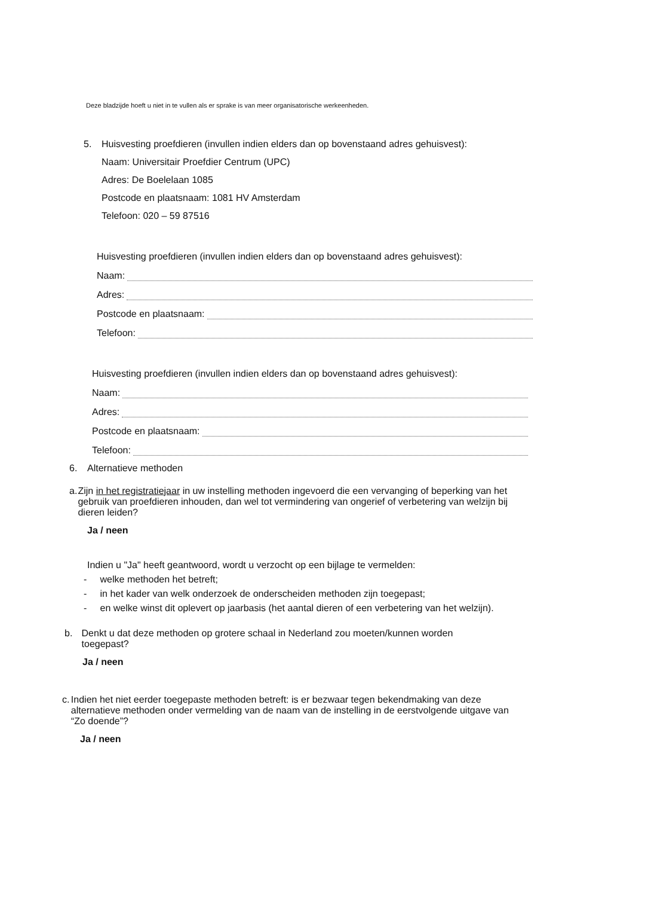Deze bladzijde hoeft u niet in te vullen als er sprake is van meer organisatorische werkeenheden.
5. Huisvesting proefdieren (invullen indien elders dan op bovenstaand adres gehuisvest):
Naam: Universitair Proefdier Centrum (UPC)
Adres: De Boelelaan 1085
Postcode en plaatsnaam: 1081 HV Amsterdam
Telefoon: 020 – 59 87516
Huisvesting proefdieren (invullen indien elders dan op bovenstaand adres gehuisvest):
Naam:
Adres:
Postcode en plaatsnaam:
Telefoon:
Huisvesting proefdieren (invullen indien elders dan op bovenstaand adres gehuisvest):
Naam:
Adres:
Postcode en plaatsnaam:
Telefoon:
6. Alternatieve methoden
a. Zijn in het registratiejaar in uw instelling methoden ingevoerd die een vervanging of beperking van het gebruik van proefdieren inhouden, dan wel tot vermindering van ongerief of verbetering van welzijn bij dieren leiden?
Ja / neen
Indien u "Ja" heeft geantwoord, wordt u verzocht op een bijlage te vermelden:
- welke methoden het betreft;
- in het kader van welk onderzoek de onderscheiden methoden zijn toegepast;
- en welke winst dit oplevert op jaarbasis (het aantal dieren of een verbetering van het welzijn).
b. Denkt u dat deze methoden op grotere schaal in Nederland zou moeten/kunnen worden toegepast?
Ja / neen
c. Indien het niet eerder toegepaste methoden betreft: is er bezwaar tegen bekendmaking van deze alternatieve methoden onder vermelding van de naam van de instelling in de eerstvolgende uitgave van “Zo doende”?
Ja / neen